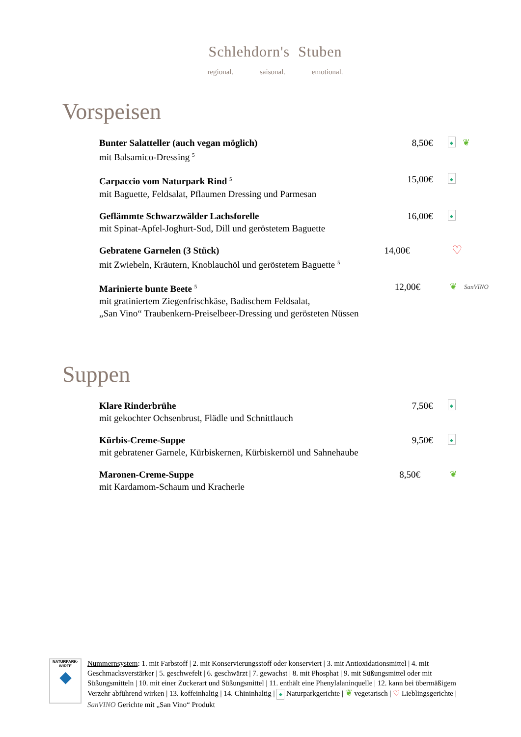Schlehdorn's Stuben
regional. saisonal. emotional.
Vorspeisen
Bunter Salatteller (auch vegan möglich)
mit Balsamico-Dressing <sup>5</sup>
8,50€
◆ ❦
Carpaccio vom Naturpark Rind <sup>5</sup>
mit Baguette, Feldsalat, Pflaumen Dressing und Parmesan
15,00€
◆
Geflämmte Schwarzwälder Lachsforelle
mit Spinat-Apfel-Joghurt-Sud, Dill und geröstetem Baguette
16,00€
◆
Gebratene Garnelen (3 Stück)
mit Zwiebeln, Kräutern, Knoblauchöl und geröstetem Baguette <sup>5</sup>
14,00€
♡
Marinierte bunte Beete <sup>5</sup>
mit gratiniertem Ziegenfrischkäse, Badischem Feldsalat,
„San Vino“ Traubenkern-Preiselbeer-Dressing und gerösteten Nüssen
12,00€
❦ SanVINO
Suppen
Klare Rinderbrühe
mit gekochter Ochsenbrust, Flädle und Schnittlauch
7,50€
◆
Kürbis-Creme-Suppe
mit gebratener Garnele, Kürbiskernen, Kürbiskernöl und Sahnehaube
9,50€
◆
Maronen-Creme-Suppe
mit Kardamom-Schaum und Kracherle
8,50€ ❦
NATURPARK-
WIRTE
◆
Nummernsystem: 1. mit Farbstoff | 2. mit Konservierungsstoff oder konserviert | 3. mit Antioxidationsmittel | 4. mit Geschmacksverstärker | 5. geschwefelt | 6. geschwärzt | 7. gewachst | 8. mit Phosphat | 9. mit Süßungsmittel oder mit Süßungsmitteln | 10. mit einer Zuckerart und Süßungsmittel | 11. enthält eine Phenylalaninquelle | 12. kann bei übermäßigem Verzehr abführend wirken | 13. koffeinhaltig | 14. Chininhaltig | ◆ Naturparkgerichte | ❦ vegetarisch | ♡ Lieblingsgerichte | SanVINO Gerichte mit „San Vino“ Produkt